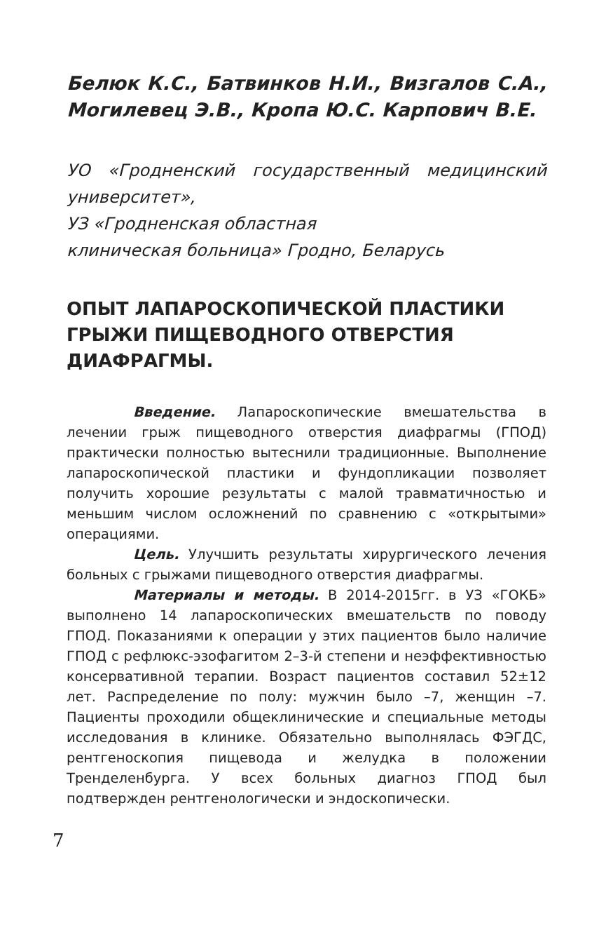Белюк К.С., Батвинков Н.И., Визгалов С.А., Могилевец Э.В., Кропа Ю.С. Карпович В.Е.
УО «Гродненский государственный медицинский университет»,
УЗ «Гродненская областная
клиническая больница» Гродно, Беларусь
ОПЫТ ЛАПАРОСКОПИЧЕСКОЙ ПЛАСТИКИ ГРЫЖИ ПИЩЕВОДНОГО ОТВЕРСТИЯ ДИАФРАГМЫ.
Введение. Лапароскопические вмешательства в лечении грыж пищеводного отверстия диафрагмы (ГПОД) практически полностью вытеснили традиционные. Выполнение лапароскопической пластики и фундопликации позволяет получить хорошие результаты с малой травматичностью и меньшим числом осложнений по сравнению с «открытыми» операциями.
Цель. Улучшить результаты хирургического лечения больных с грыжами пищеводного отверстия диафрагмы.
Материалы и методы. В 2014-2015гг. в УЗ «ГОКБ» выполнено 14 лапароскопических вмешательств по поводу ГПОД. Показаниями к операции у этих пациентов было наличие ГПОД с рефлюкс-эзофагитом 2–3-й степени и неэффективностью консервативной терапии. Возраст пациентов составил 52±12 лет. Распределение по полу: мужчин было –7, женщин –7. Пациенты проходили общеклинические и специальные методы исследования в клинике. Обязательно выполнялась ФЭГДС, рентгеноскопия пищевода и желудка в положении Тренделенбурга. У всех больных диагноз ГПОД был подтвержден рентгенологически и эндоскопически.
7